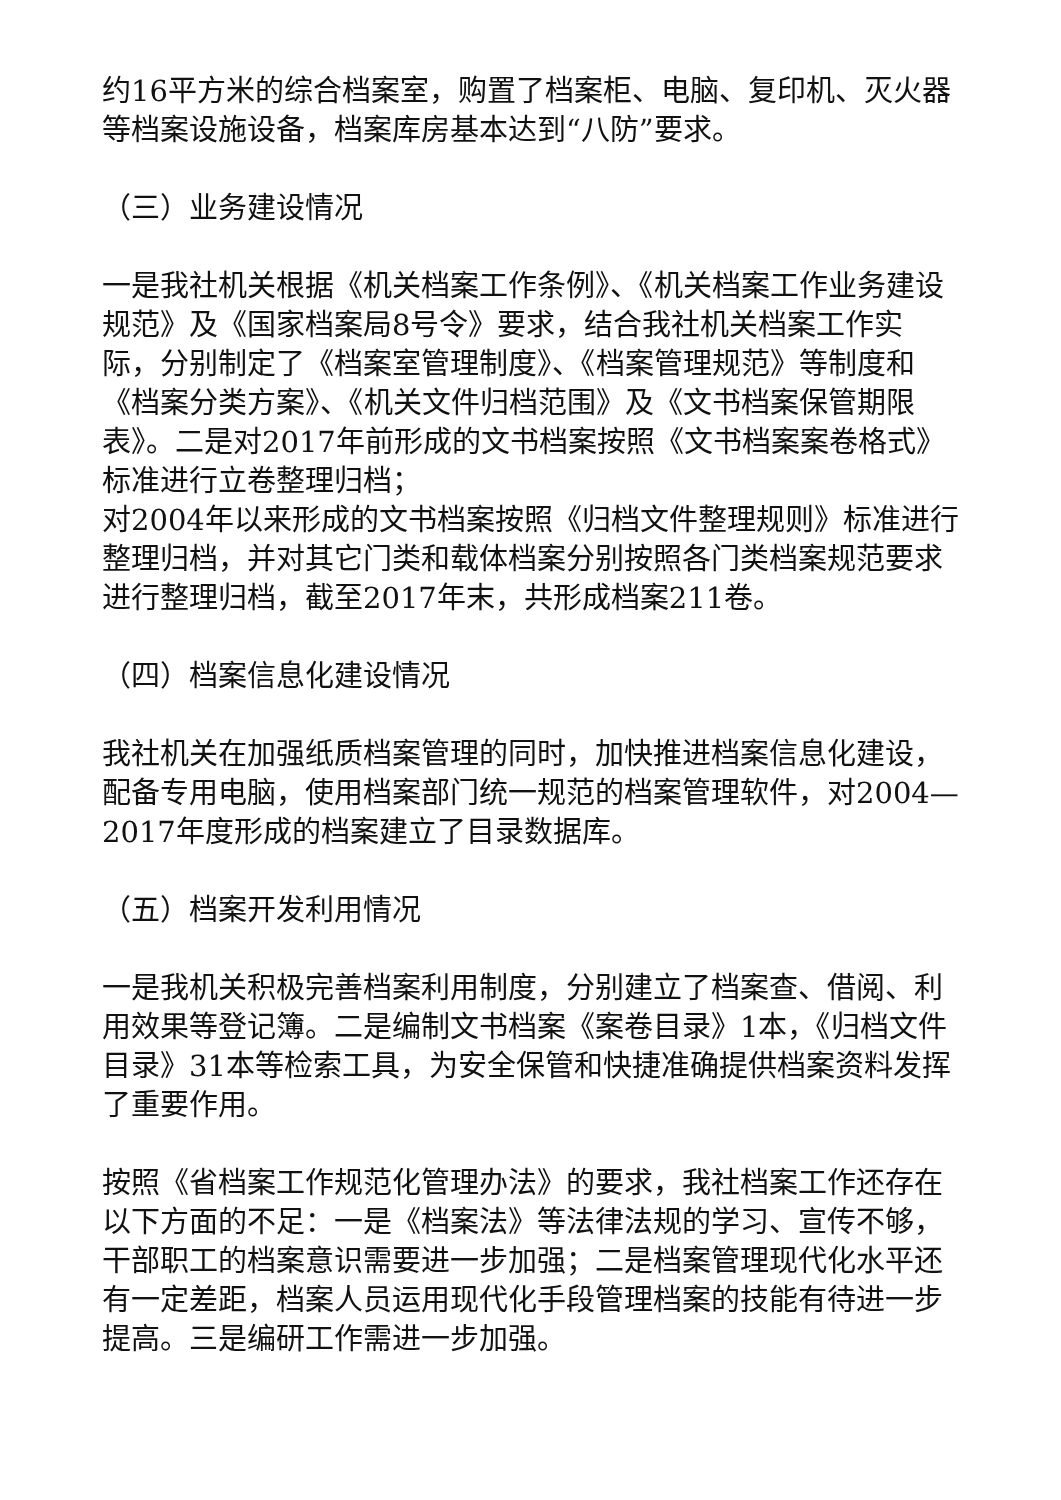约16平方米的综合档案室，购置了档案柜、电脑、复印机、灭火器等档案设施设备，档案库房基本达到“八防”要求。
（三）业务建设情况
一是我社机关根据《机关档案工作条例》、《机关档案工作业务建设规范》及《国家档案局8号令》要求，结合我社机关档案工作实际，分别制定了《档案室管理制度》、《档案管理规范》等制度和《档案分类方案》、《机关文件归档范围》及《文书档案保管期限表》。二是对2017年前形成的文书档案按照《文书档案案卷格式》标准进行立卷整理归档；
对2004年以来形成的文书档案按照《归档文件整理规则》标准进行整理归档，并对其它门类和载体档案分别按照各门类档案规范要求进行整理归档，截至2017年末，共形成档案211卷。
（四）档案信息化建设情况
我社机关在加强纸质档案管理的同时，加快推进档案信息化建设，配备专用电脑，使用档案部门统一规范的档案管理软件，对2004—2017年度形成的档案建立了目录数据库。
（五）档案开发利用情况
一是我机关积极完善档案利用制度，分别建立了档案查、借阅、利用效果等登记簿。二是编制文书档案《案卷目录》1本，《归档文件目录》31本等检索工具，为安全保管和快捷准确提供档案资料发挥了重要作用。
按照《省档案工作规范化管理办法》的要求，我社档案工作还存在以下方面的不足：一是《档案法》等法律法规的学习、宣传不够，干部职工的档案意识需要进一步加强；二是档案管理现代化水平还有一定差距，档案人员运用现代化手段管理档案的技能有待进一步提高。三是编研工作需进一步加强。